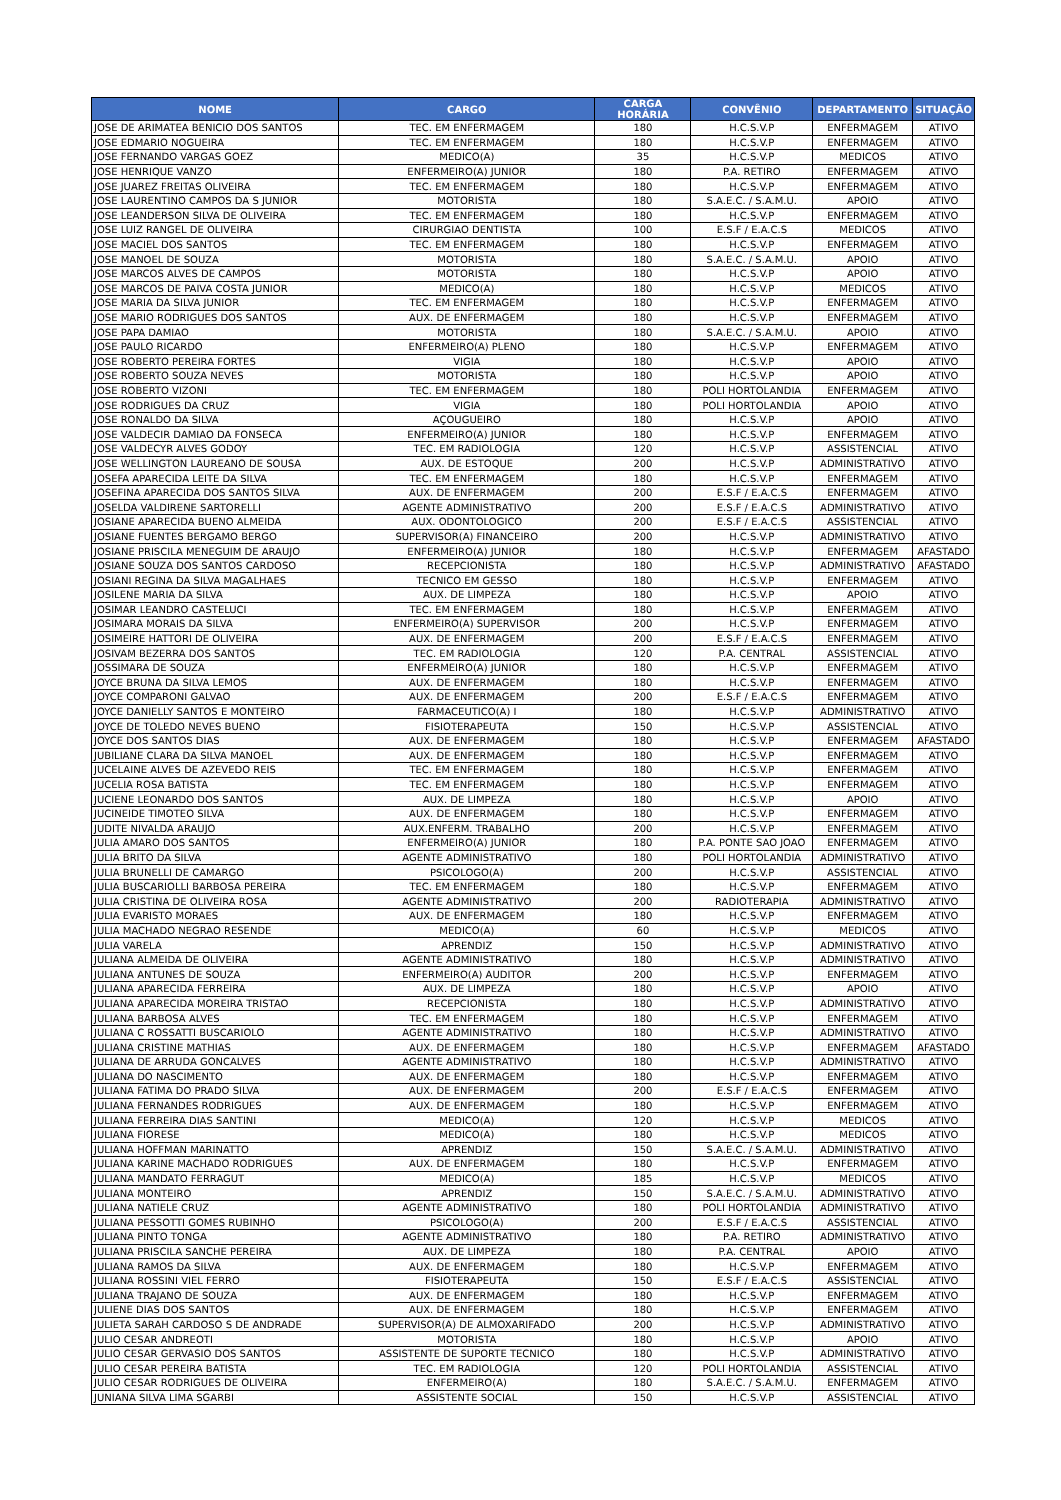| NOME | CARGO | CARGA HORÁRIA | CONVÊNIO | DEPARTAMENTO | SITUAÇÃO |
| --- | --- | --- | --- | --- | --- |
| JOSE DE ARIMATEA BENICIO DOS SANTOS | TEC. EM ENFERMAGEM | 180 | H.C.S.V.P | ENFERMAGEM | ATIVO |
| JOSE EDMARIO NOGUEIRA | TEC. EM ENFERMAGEM | 180 | H.C.S.V.P | ENFERMAGEM | ATIVO |
| JOSE FERNANDO VARGAS GOEZ | MEDICO(A) | 35 | H.C.S.V.P | MEDICOS | ATIVO |
| JOSE HENRIQUE VANZO | ENFERMEIRO(A) JUNIOR | 180 | P.A. RETIRO | ENFERMAGEM | ATIVO |
| JOSE JUAREZ FREITAS OLIVEIRA | TEC. EM ENFERMAGEM | 180 | H.C.S.V.P | ENFERMAGEM | ATIVO |
| JOSE LAURENTINO CAMPOS DA S JUNIOR | MOTORISTA | 180 | S.A.E.C. / S.A.M.U. | APOIO | ATIVO |
| JOSE LEANDERSON SILVA DE OLIVEIRA | TEC. EM ENFERMAGEM | 180 | H.C.S.V.P | ENFERMAGEM | ATIVO |
| JOSE LUIZ RANGEL DE OLIVEIRA | CIRURGIAO DENTISTA | 100 | E.S.F / E.A.C.S | MEDICOS | ATIVO |
| JOSE MACIEL DOS SANTOS | TEC. EM ENFERMAGEM | 180 | H.C.S.V.P | ENFERMAGEM | ATIVO |
| JOSE MANOEL DE SOUZA | MOTORISTA | 180 | S.A.E.C. / S.A.M.U. | APOIO | ATIVO |
| JOSE MARCOS ALVES DE CAMPOS | MOTORISTA | 180 | H.C.S.V.P | APOIO | ATIVO |
| JOSE MARCOS DE PAIVA COSTA JUNIOR | MEDICO(A) | 180 | H.C.S.V.P | MEDICOS | ATIVO |
| JOSE MARIA DA SILVA JUNIOR | TEC. EM ENFERMAGEM | 180 | H.C.S.V.P | ENFERMAGEM | ATIVO |
| JOSE MARIO RODRIGUES DOS SANTOS | AUX. DE ENFERMAGEM | 180 | H.C.S.V.P | ENFERMAGEM | ATIVO |
| JOSE PAPA DAMIAO | MOTORISTA | 180 | S.A.E.C. / S.A.M.U. | APOIO | ATIVO |
| JOSE PAULO RICARDO | ENFERMEIRO(A) PLENO | 180 | H.C.S.V.P | ENFERMAGEM | ATIVO |
| JOSE ROBERTO PEREIRA FORTES | VIGIA | 180 | H.C.S.V.P | APOIO | ATIVO |
| JOSE ROBERTO SOUZA NEVES | MOTORISTA | 180 | H.C.S.V.P | APOIO | ATIVO |
| JOSE ROBERTO VIZONI | TEC. EM ENFERMAGEM | 180 | POLI HORTOLANDIA | ENFERMAGEM | ATIVO |
| JOSE RODRIGUES DA CRUZ | VIGIA | 180 | POLI HORTOLANDIA | APOIO | ATIVO |
| JOSE RONALDO DA SILVA | AÇOUGUEIRO | 180 | H.C.S.V.P | APOIO | ATIVO |
| JOSE VALDECIR DAMIAO DA FONSECA | ENFERMEIRO(A) JUNIOR | 180 | H.C.S.V.P | ENFERMAGEM | ATIVO |
| JOSE VALDECYR ALVES GODOY | TEC. EM RADIOLOGIA | 120 | H.C.S.V.P | ASSISTENCIAL | ATIVO |
| JOSE WELLINGTON LAUREANO DE SOUSA | AUX. DE ESTOQUE | 200 | H.C.S.V.P | ADMINISTRATIVO | ATIVO |
| JOSEFA APARECIDA LEITE DA SILVA | TEC. EM ENFERMAGEM | 180 | H.C.S.V.P | ENFERMAGEM | ATIVO |
| JOSEFINA APARECIDA DOS SANTOS SILVA | AUX. DE ENFERMAGEM | 200 | E.S.F / E.A.C.S | ENFERMAGEM | ATIVO |
| JOSELDA VALDIRENE SARTORELLI | AGENTE ADMINISTRATIVO | 200 | E.S.F / E.A.C.S | ADMINISTRATIVO | ATIVO |
| JOSIANE APARECIDA BUENO ALMEIDA | AUX. ODONTOLOGICO | 200 | E.S.F / E.A.C.S | ASSISTENCIAL | ATIVO |
| JOSIANE FUENTES BERGAMO BERGO | SUPERVISOR(A) FINANCEIRO | 200 | H.C.S.V.P | ADMINISTRATIVO | ATIVO |
| JOSIANE PRISCILA MENEGUIM DE ARAUJO | ENFERMEIRO(A) JUNIOR | 180 | H.C.S.V.P | ENFERMAGEM | AFASTADO |
| JOSIANE SOUZA DOS SANTOS CARDOSO | RECEPCIONISTA | 180 | H.C.S.V.P | ADMINISTRATIVO | AFASTADO |
| JOSIANI REGINA DA SILVA MAGALHAES | TECNICO EM GESSO | 180 | H.C.S.V.P | ENFERMAGEM | ATIVO |
| JOSILENE MARIA DA SILVA | AUX. DE LIMPEZA | 180 | H.C.S.V.P | APOIO | ATIVO |
| JOSIMAR LEANDRO CASTELUCI | TEC. EM ENFERMAGEM | 180 | H.C.S.V.P | ENFERMAGEM | ATIVO |
| JOSIMARA MORAIS DA SILVA | ENFERMEIRO(A) SUPERVISOR | 200 | H.C.S.V.P | ENFERMAGEM | ATIVO |
| JOSIMEIRE HATTORI DE OLIVEIRA | AUX. DE ENFERMAGEM | 200 | E.S.F / E.A.C.S | ENFERMAGEM | ATIVO |
| JOSIVAM BEZERRA DOS SANTOS | TEC. EM RADIOLOGIA | 120 | P.A. CENTRAL | ASSISTENCIAL | ATIVO |
| JOSSIMARA DE SOUZA | ENFERMEIRO(A) JUNIOR | 180 | H.C.S.V.P | ENFERMAGEM | ATIVO |
| JOYCE BRUNA DA SILVA LEMOS | AUX. DE ENFERMAGEM | 180 | H.C.S.V.P | ENFERMAGEM | ATIVO |
| JOYCE COMPARONI GALVAO | AUX. DE ENFERMAGEM | 200 | E.S.F / E.A.C.S | ENFERMAGEM | ATIVO |
| JOYCE DANIELLY SANTOS E MONTEIRO | FARMACEUTICO(A) I | 180 | H.C.S.V.P | ADMINISTRATIVO | ATIVO |
| JOYCE DE TOLEDO NEVES BUENO | FISIOTERAPEUTA | 150 | H.C.S.V.P | ASSISTENCIAL | ATIVO |
| JOYCE DOS SANTOS DIAS | AUX. DE ENFERMAGEM | 180 | H.C.S.V.P | ENFERMAGEM | AFASTADO |
| JUBILIANE CLARA DA SILVA MANOEL | AUX. DE ENFERMAGEM | 180 | H.C.S.V.P | ENFERMAGEM | ATIVO |
| JUCELAINE ALVES DE AZEVEDO REIS | TEC. EM ENFERMAGEM | 180 | H.C.S.V.P | ENFERMAGEM | ATIVO |
| JUCELIA ROSA BATISTA | TEC. EM ENFERMAGEM | 180 | H.C.S.V.P | ENFERMAGEM | ATIVO |
| JUCIENE LEONARDO DOS SANTOS | AUX. DE LIMPEZA | 180 | H.C.S.V.P | APOIO | ATIVO |
| JUCINEIDE TIMOTEO SILVA | AUX. DE ENFERMAGEM | 180 | H.C.S.V.P | ENFERMAGEM | ATIVO |
| JUDITE NIVALDA ARAUJO | AUX.ENFERM. TRABALHO | 200 | H.C.S.V.P | ENFERMAGEM | ATIVO |
| JULIA AMARO DOS SANTOS | ENFERMEIRO(A) JUNIOR | 180 | P.A. PONTE SAO JOAO | ENFERMAGEM | ATIVO |
| JULIA BRITO DA SILVA | AGENTE ADMINISTRATIVO | 180 | POLI HORTOLANDIA | ADMINISTRATIVO | ATIVO |
| JULIA BRUNELLI DE CAMARGO | PSICOLOGO(A) | 200 | H.C.S.V.P | ASSISTENCIAL | ATIVO |
| JULIA BUSCARIOLLI BARBOSA PEREIRA | TEC. EM ENFERMAGEM | 180 | H.C.S.V.P | ENFERMAGEM | ATIVO |
| JULIA CRISTINA DE OLIVEIRA ROSA | AGENTE ADMINISTRATIVO | 200 | RADIOTERAPIA | ADMINISTRATIVO | ATIVO |
| JULIA EVARISTO MORAES | AUX. DE ENFERMAGEM | 180 | H.C.S.V.P | ENFERMAGEM | ATIVO |
| JULIA MACHADO NEGRAO RESENDE | MEDICO(A) | 60 | H.C.S.V.P | MEDICOS | ATIVO |
| JULIA VARELA | APRENDIZ | 150 | H.C.S.V.P | ADMINISTRATIVO | ATIVO |
| JULIANA ALMEIDA DE OLIVEIRA | AGENTE ADMINISTRATIVO | 180 | H.C.S.V.P | ADMINISTRATIVO | ATIVO |
| JULIANA ANTUNES DE SOUZA | ENFERMEIRO(A) AUDITOR | 200 | H.C.S.V.P | ENFERMAGEM | ATIVO |
| JULIANA APARECIDA FERREIRA | AUX. DE LIMPEZA | 180 | H.C.S.V.P | APOIO | ATIVO |
| JULIANA APARECIDA MOREIRA TRISTAO | RECEPCIONISTA | 180 | H.C.S.V.P | ADMINISTRATIVO | ATIVO |
| JULIANA BARBOSA ALVES | TEC. EM ENFERMAGEM | 180 | H.C.S.V.P | ENFERMAGEM | ATIVO |
| JULIANA C ROSSATTI BUSCARIOLO | AGENTE ADMINISTRATIVO | 180 | H.C.S.V.P | ADMINISTRATIVO | ATIVO |
| JULIANA CRISTINE MATHIAS | AUX. DE ENFERMAGEM | 180 | H.C.S.V.P | ENFERMAGEM | AFASTADO |
| JULIANA DE ARRUDA GONCALVES | AGENTE ADMINISTRATIVO | 180 | H.C.S.V.P | ADMINISTRATIVO | ATIVO |
| JULIANA DO NASCIMENTO | AUX. DE ENFERMAGEM | 180 | H.C.S.V.P | ENFERMAGEM | ATIVO |
| JULIANA FATIMA DO PRADO SILVA | AUX. DE ENFERMAGEM | 200 | E.S.F / E.A.C.S | ENFERMAGEM | ATIVO |
| JULIANA FERNANDES RODRIGUES | AUX. DE ENFERMAGEM | 180 | H.C.S.V.P | ENFERMAGEM | ATIVO |
| JULIANA FERREIRA DIAS SANTINI | MEDICO(A) | 120 | H.C.S.V.P | MEDICOS | ATIVO |
| JULIANA FIORESE | MEDICO(A) | 180 | H.C.S.V.P | MEDICOS | ATIVO |
| JULIANA HOFFMAN MARINATTO | APRENDIZ | 150 | S.A.E.C. / S.A.M.U. | ADMINISTRATIVO | ATIVO |
| JULIANA KARINE MACHADO RODRIGUES | AUX. DE ENFERMAGEM | 180 | H.C.S.V.P | ENFERMAGEM | ATIVO |
| JULIANA MANDATO FERRAGUT | MEDICO(A) | 185 | H.C.S.V.P | MEDICOS | ATIVO |
| JULIANA MONTEIRO | APRENDIZ | 150 | S.A.E.C. / S.A.M.U. | ADMINISTRATIVO | ATIVO |
| JULIANA NATIELE CRUZ | AGENTE ADMINISTRATIVO | 180 | POLI HORTOLANDIA | ADMINISTRATIVO | ATIVO |
| JULIANA PESSOTTI GOMES RUBINHO | PSICOLOGO(A) | 200 | E.S.F / E.A.C.S | ASSISTENCIAL | ATIVO |
| JULIANA PINTO TONGA | AGENTE ADMINISTRATIVO | 180 | P.A. RETIRO | ADMINISTRATIVO | ATIVO |
| JULIANA PRISCILA SANCHE PEREIRA | AUX. DE LIMPEZA | 180 | P.A. CENTRAL | APOIO | ATIVO |
| JULIANA RAMOS DA SILVA | AUX. DE ENFERMAGEM | 180 | H.C.S.V.P | ENFERMAGEM | ATIVO |
| JULIANA ROSSINI VIEL FERRO | FISIOTERAPEUTA | 150 | E.S.F / E.A.C.S | ASSISTENCIAL | ATIVO |
| JULIANA TRAJANO DE SOUZA | AUX. DE ENFERMAGEM | 180 | H.C.S.V.P | ENFERMAGEM | ATIVO |
| JULIENE DIAS DOS SANTOS | AUX. DE ENFERMAGEM | 180 | H.C.S.V.P | ENFERMAGEM | ATIVO |
| JULIETA SARAH CARDOSO S DE ANDRADE | SUPERVISOR(A) DE ALMOXARIFADO | 200 | H.C.S.V.P | ADMINISTRATIVO | ATIVO |
| JULIO CESAR ANDREOTI | MOTORISTA | 180 | H.C.S.V.P | APOIO | ATIVO |
| JULIO CESAR GERVASIO DOS SANTOS | ASSISTENTE DE SUPORTE TECNICO | 180 | H.C.S.V.P | ADMINISTRATIVO | ATIVO |
| JULIO CESAR PEREIRA BATISTA | TEC. EM RADIOLOGIA | 120 | POLI HORTOLANDIA | ASSISTENCIAL | ATIVO |
| JULIO CESAR RODRIGUES DE OLIVEIRA | ENFERMEIRO(A) | 180 | S.A.E.C. / S.A.M.U. | ENFERMAGEM | ATIVO |
| JUNIANA SILVA LIMA SGARBI | ASSISTENTE SOCIAL | 150 | H.C.S.V.P | ASSISTENCIAL | ATIVO |